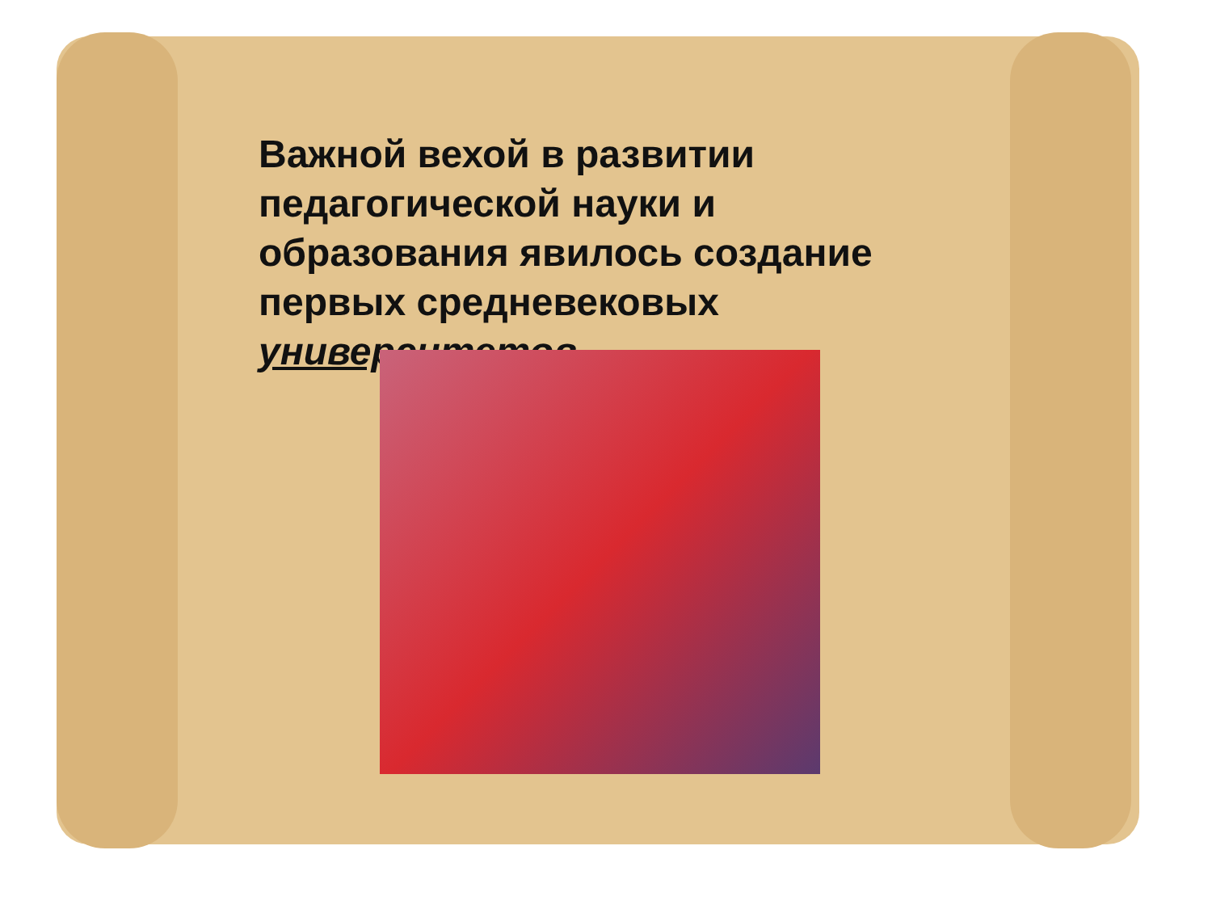Важной вехой в развитии педагогической науки и образования явилось создание первых средневековых университетов